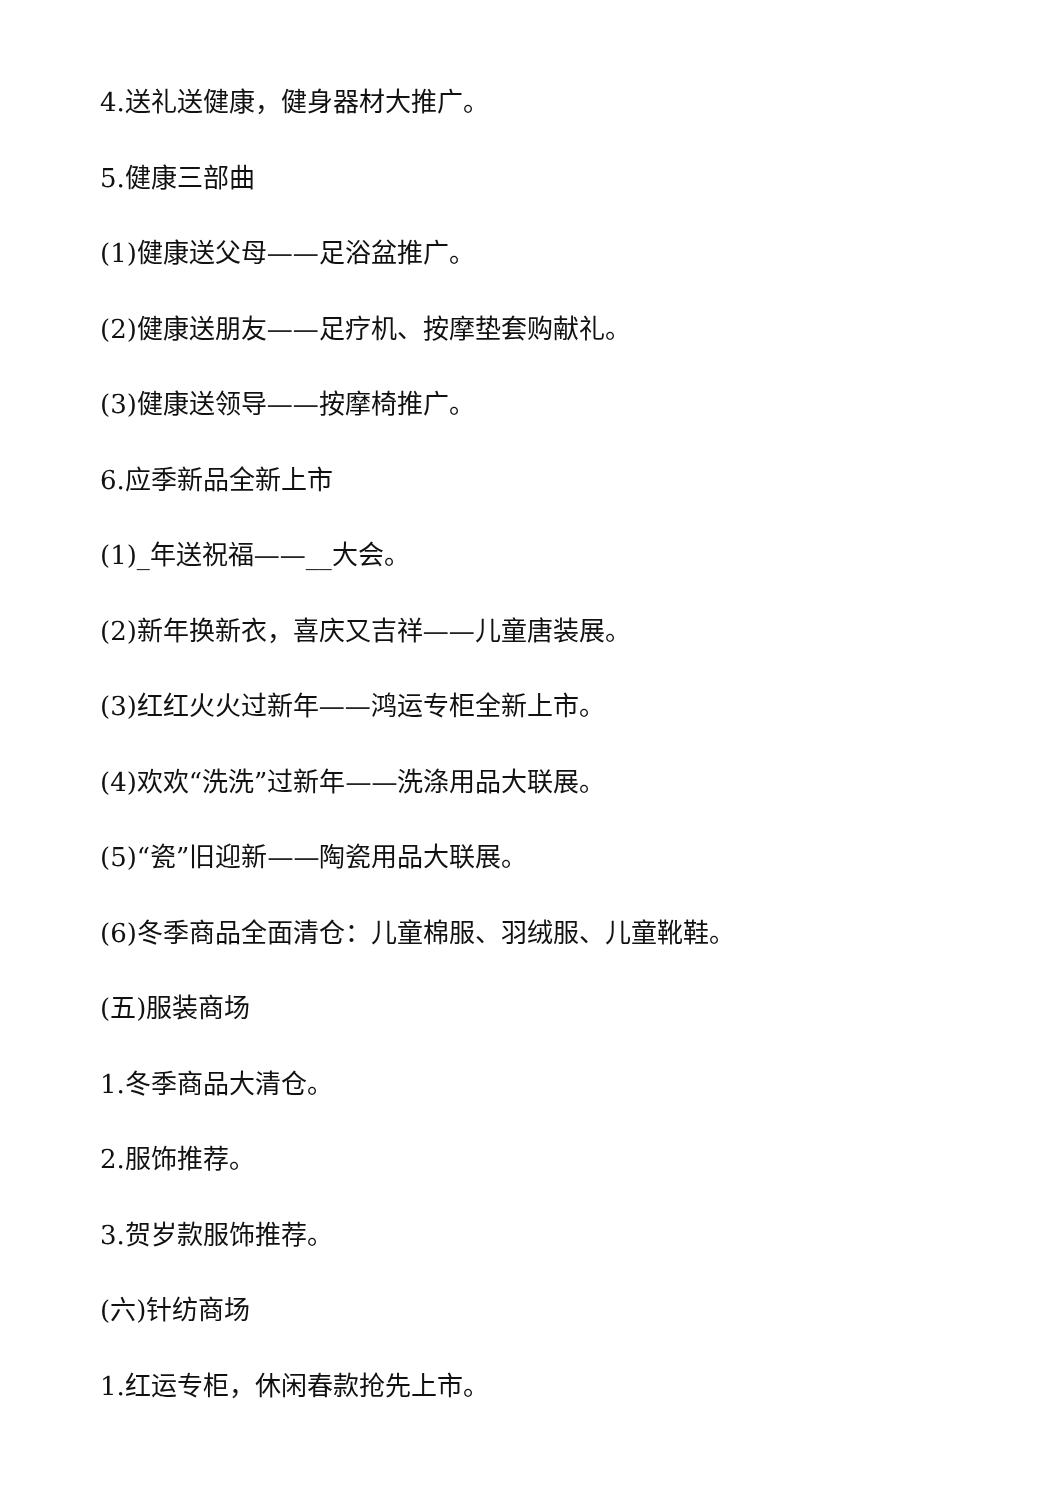4.送礼送健康，健身器材大推广。
5.健康三部曲
(1)健康送父母——足浴盆推广。
(2)健康送朋友——足疗机、按摩垫套购献礼。
(3)健康送领导——按摩椅推广。
6.应季新品全新上市
(1)_年送祝福——__大会。
(2)新年换新衣，喜庆又吉祥——儿童唐装展。
(3)红红火火过新年——鸿运专柜全新上市。
(4)欢欢“洗洗”过新年——洗涤用品大联展。
(5)“瓷”旧迎新——陶瓷用品大联展。
(6)冬季商品全面清仓：儿童棉服、羽绒服、儿童靴鞋。
(五)服装商场
1.冬季商品大清仓。
2.服饰推荐。
3.贺岁款服饰推荐。
(六)针纺商场
1.红运专柜，休闲春款抢先上市。